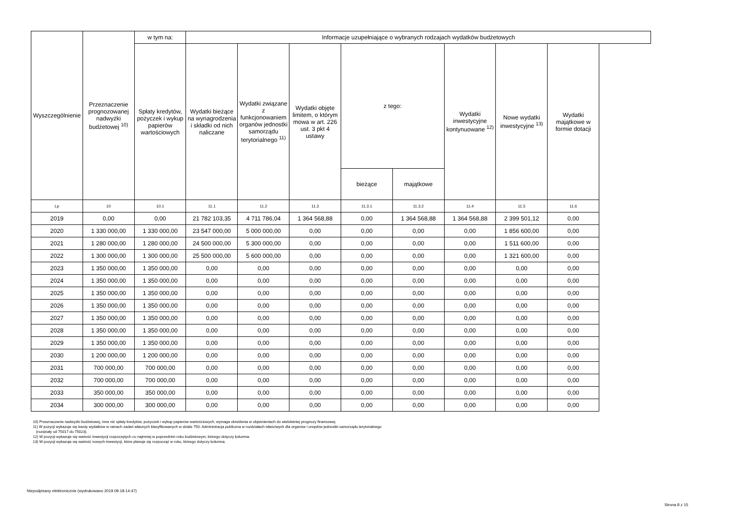| Wyszczególnienie | Przeznaczenie prognozowanej nadwyżki budżetowej <sup>10)</sup> | w tym na: | Informacje uzupełniające o wybranych rodzajach wydatków budżetowych | | | | | | | |
| --- | --- | --- | --- | --- | --- | --- | --- | --- | --- | --- |
| | | Spłaty kredytów, pożyczek i wykup papierów wartościowych | Wydatki bieżące na wynagrodzenia i składki od nich naliczane | Wydatki związane z funkcjonowaniem organów jednostki samorządu terytorialnego <sup>11)</sup> | Wydatki objęte limitem, o którym mowa w art. 226 ust. 3 pkt 4 ustawy | z tego: | | Wydatki inwestycyjne kontynuowane <sup>12)</sup> | Nowe wydatki inwestycyjne <sup>13)</sup> | Wydatki majątkowe w formie dotacji |
| | | | | | | bieżące | majątkowe | | | |
| Lp | 10 | 10.1 | 11.1 | 11.2 | 11.3 | 11.3.1 | 11.3.2 | 11.4 | 11.5 | 11.6 |
| 2019 | 0,00 | 0,00 | 21 782 103,35 | 4 711 786,04 | 1 364 568,88 | 0,00 | 1 364 568,88 | 1 364 568,88 | 2 399 501,12 | 0,00 |
| 2020 | 1 330 000,00 | 1 330 000,00 | 23 547 000,00 | 5 000 000,00 | 0,00 | 0,00 | 0,00 | 0,00 | 1 856 600,00 | 0,00 |
| 2021 | 1 280 000,00 | 1 280 000,00 | 24 500 000,00 | 5 300 000,00 | 0,00 | 0,00 | 0,00 | 0,00 | 1 511 600,00 | 0,00 |
| 2022 | 1 300 000,00 | 1 300 000,00 | 25 500 000,00 | 5 600 000,00 | 0,00 | 0,00 | 0,00 | 0,00 | 1 321 600,00 | 0,00 |
| 2023 | 1 350 000,00 | 1 350 000,00 | 0,00 | 0,00 | 0,00 | 0,00 | 0,00 | 0,00 | 0,00 | 0,00 |
| 2024 | 1 350 000,00 | 1 350 000,00 | 0,00 | 0,00 | 0,00 | 0,00 | 0,00 | 0,00 | 0,00 | 0,00 |
| 2025 | 1 350 000,00 | 1 350 000,00 | 0,00 | 0,00 | 0,00 | 0,00 | 0,00 | 0,00 | 0,00 | 0,00 |
| 2026 | 1 350 000,00 | 1 350 000,00 | 0,00 | 0,00 | 0,00 | 0,00 | 0,00 | 0,00 | 0,00 | 0,00 |
| 2027 | 1 350 000,00 | 1 350 000,00 | 0,00 | 0,00 | 0,00 | 0,00 | 0,00 | 0,00 | 0,00 | 0,00 |
| 2028 | 1 350 000,00 | 1 350 000,00 | 0,00 | 0,00 | 0,00 | 0,00 | 0,00 | 0,00 | 0,00 | 0,00 |
| 2029 | 1 350 000,00 | 1 350 000,00 | 0,00 | 0,00 | 0,00 | 0,00 | 0,00 | 0,00 | 0,00 | 0,00 |
| 2030 | 1 200 000,00 | 1 200 000,00 | 0,00 | 0,00 | 0,00 | 0,00 | 0,00 | 0,00 | 0,00 | 0,00 |
| 2031 | 700 000,00 | 700 000,00 | 0,00 | 0,00 | 0,00 | 0,00 | 0,00 | 0,00 | 0,00 | 0,00 |
| 2032 | 700 000,00 | 700 000,00 | 0,00 | 0,00 | 0,00 | 0,00 | 0,00 | 0,00 | 0,00 | 0,00 |
| 2033 | 350 000,00 | 350 000,00 | 0,00 | 0,00 | 0,00 | 0,00 | 0,00 | 0,00 | 0,00 | 0,00 |
| 2034 | 300 000,00 | 300 000,00 | 0,00 | 0,00 | 0,00 | 0,00 | 0,00 | 0,00 | 0,00 | 0,00 |
10) Przeznaczenie nadwyżki budżetowej, inne niż spłaty kredytów, pożyczek i wykup papierów wartościowych, wymaga określenia w objaśnieniach do wieloletniej prognozy finansowej.
11) W pozycji wykazuje się kwoty wydatków w ramach zadań własnych klasyfikowanych w dziale 750- Administracja publiczna w rozdziałach właściwych dla organów i urzędów jednostki samorządu terytorialnego
(rozdziały od 75017 do 75023).
12) W pozycji wykazuje się wartość inwestycji rozpoczętych co najmniej w poprzednim roku budżetowym, którego dotyczy kolumna.
13) W pozycji wykazuje się wartość nowych inwestycji, które planuje się rozpocząć w roku, którego dotyczy kolumna.
Niepodpisany elektronicznie (wydrukowano 2019.09.18-14:47)
Strona 8 z 15